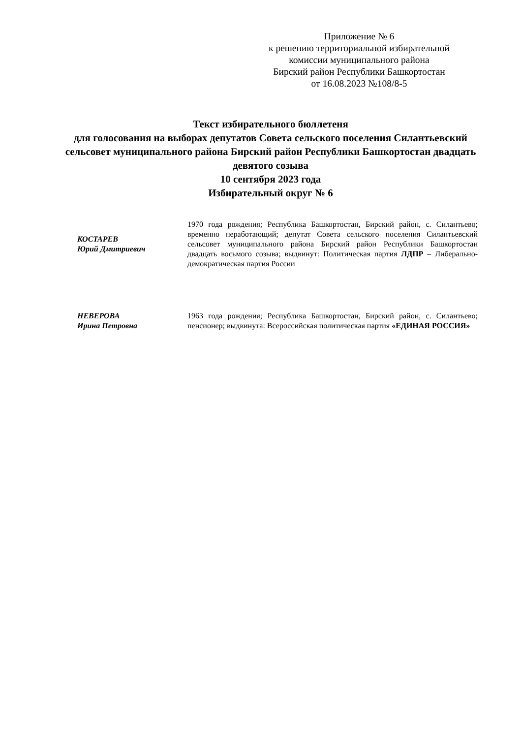Приложение № 6
к решению территориальной избирательной комиссии муниципального района
Бирский район Республики Башкортостан
от 16.08.2023 №108/8-5
Текст избирательного бюллетеня
для голосования на выборах депутатов Совета сельского поселения Силантьевский сельсовет муниципального района Бирский район Республики Башкортостан двадцать девятого созыва
10 сентября 2023 года
Избирательный округ № 6
КОСТАРЕВ
Юрий Дмитриевич
1970 года рождения; Республика Башкортостан, Бирский район, с. Силантьево; временно неработающий; депутат Совета сельского поселения Силантьевский сельсовет муниципального района Бирский район Республики Башкортостан двадцать восьмого созыва; выдвинут: Политическая партия ЛДПР – Либерально-демократическая партия России
НЕВЕРОВА
Ирина Петровна
1963 года рождения; Республика Башкортостан, Бирский район, с. Силантьево; пенсионер; выдвинута: Всероссийская политическая партия «ЕДИНАЯ РОССИЯ»